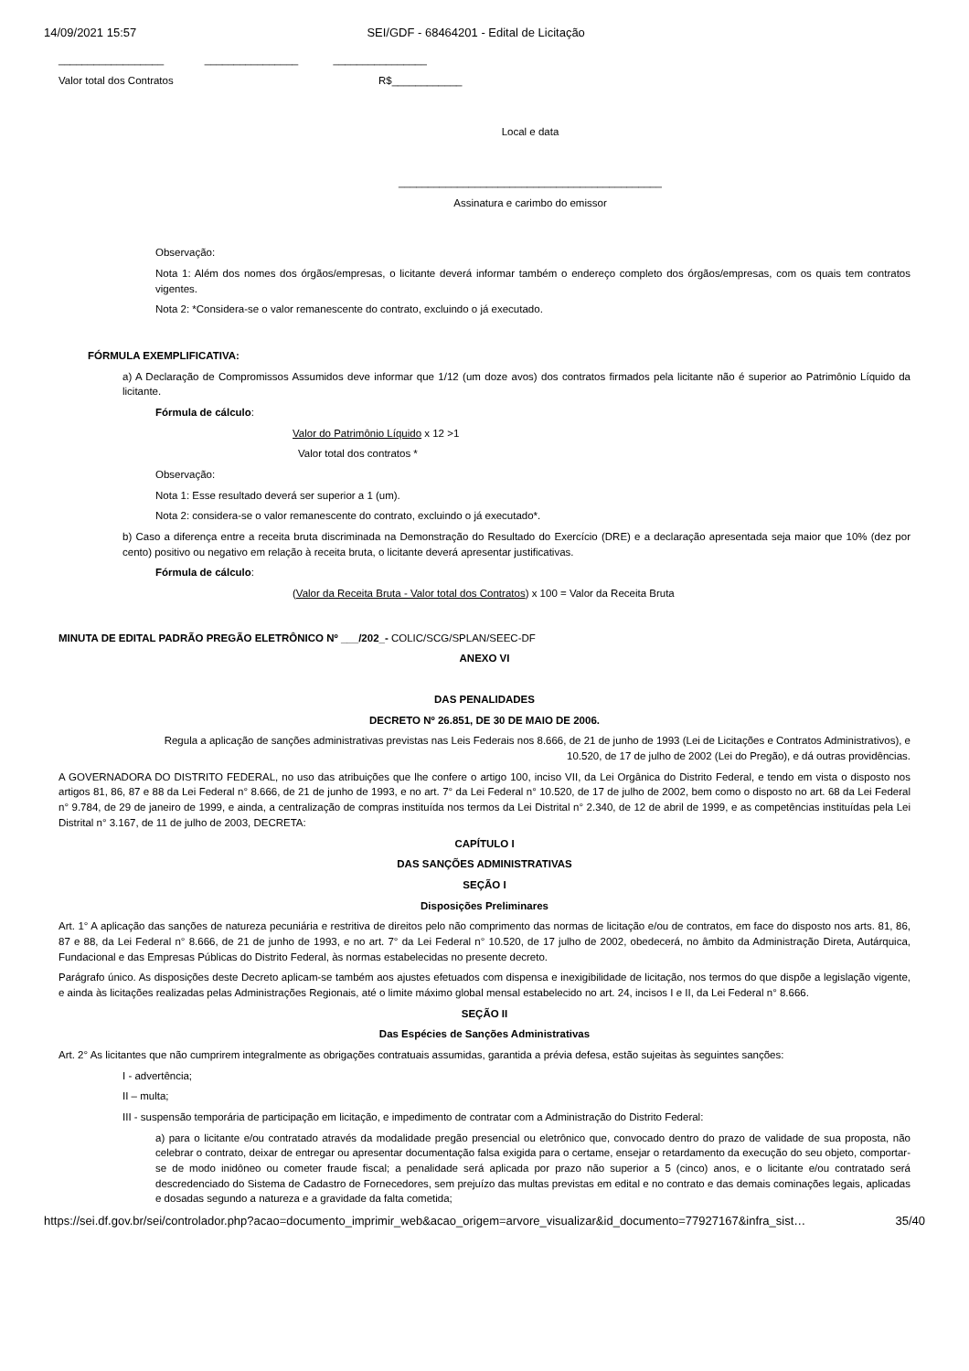14/09/2021 15:57 SEI/GDF - 68464201 - Edital de Licitação
__________________ ________________ ________________
Valor total dos Contratos R$____________
Local e data
_____________________________________________
Assinatura e carimbo do emissor
Observação:
Nota 1: Além dos nomes dos órgãos/empresas, o licitante deverá informar também o endereço completo dos órgãos/empresas, com os quais tem contratos vigentes.
Nota 2: *Considera-se o valor remanescente do contrato, excluindo o já executado.
FÓRMULA EXEMPLIFICATIVA:
a) A Declaração de Compromissos Assumidos deve informar que 1/12 (um doze avos) dos contratos firmados pela licitante não é superior ao Patrimônio Líquido da licitante.
Fórmula de cálculo:
Valor do Patrimônio Líquido x 12 >1
Valor total dos contratos *
Observação:
Nota 1: Esse resultado deverá ser superior a 1 (um).
Nota 2: considera-se o valor remanescente do contrato, excluindo o já executado*.
b) Caso a diferença entre a receita bruta discriminada na Demonstração do Resultado do Exercício (DRE) e a declaração apresentada seja maior que 10% (dez por cento) positivo ou negativo em relação à receita bruta, o licitante deverá apresentar justificativas.
Fórmula de cálculo:
(Valor da Receita Bruta - Valor total dos Contratos) x 100 = Valor da Receita Bruta
MINUTA DE EDITAL PADRÃO PREGÃO ELETRÔNICO Nº ___/202_- COLIC/SCG/SPLAN/SEEC-DF
ANEXO VI
DAS PENALIDADES
DECRETO Nº 26.851, DE 30 DE MAIO DE 2006.
Regula a aplicação de sanções administrativas previstas nas Leis Federais nos 8.666, de 21 de junho de 1993 (Lei de Licitações e Contratos Administrativos), e 10.520, de 17 de julho de 2002 (Lei do Pregão), e dá outras providências.
A GOVERNADORA DO DISTRITO FEDERAL, no uso das atribuições que lhe confere o artigo 100, inciso VII, da Lei Orgânica do Distrito Federal, e tendo em vista o disposto nos artigos 81, 86, 87 e 88 da Lei Federal n° 8.666, de 21 de junho de 1993, e no art. 7° da Lei Federal n° 10.520, de 17 de julho de 2002, bem como o disposto no art. 68 da Lei Federal n° 9.784, de 29 de janeiro de 1999, e ainda, a centralização de compras instituída nos termos da Lei Distrital n° 2.340, de 12 de abril de 1999, e as competências instituídas pela Lei Distrital n° 3.167, de 11 de julho de 2003, DECRETA:
CAPÍTULO I
DAS SANÇÕES ADMINISTRATIVAS
SEÇÃO I
Disposições Preliminares
Art. 1° A aplicação das sanções de natureza pecuniária e restritiva de direitos pelo não comprimento das normas de licitação e/ou de contratos, em face do disposto nos arts. 81, 86, 87 e 88, da Lei Federal n° 8.666, de 21 de junho de 1993, e no art. 7° da Lei Federal n° 10.520, de 17 julho de 2002, obedecerá, no âmbito da Administração Direta, Autárquica, Fundacional e das Empresas Públicas do Distrito Federal, às normas estabelecidas no presente decreto.
Parágrafo único. As disposições deste Decreto aplicam-se também aos ajustes efetuados com dispensa e inexigibilidade de licitação, nos termos do que dispõe a legislação vigente, e ainda às licitações realizadas pelas Administrações Regionais, até o limite máximo global mensal estabelecido no art. 24, incisos I e II, da Lei Federal n° 8.666.
SEÇÃO II
Das Espécies de Sanções Administrativas
Art. 2° As licitantes que não cumprirem integralmente as obrigações contratuais assumidas, garantida a prévia defesa, estão sujeitas às seguintes sanções:
I - advertência;
II – multa;
III - suspensão temporária de participação em licitação, e impedimento de contratar com a Administração do Distrito Federal:
a) para o licitante e/ou contratado através da modalidade pregão presencial ou eletrônico que, convocado dentro do prazo de validade de sua proposta, não celebrar o contrato, deixar de entregar ou apresentar documentação falsa exigida para o certame, ensejar o retardamento da execução do seu objeto, comportar-se de modo inidôneo ou cometer fraude fiscal; a penalidade será aplicada por prazo não superior a 5 (cinco) anos, e o licitante e/ou contratado será descredenciado do Sistema de Cadastro de Fornecedores, sem prejuízo das multas previstas em edital e no contrato e das demais cominações legais, aplicadas e dosadas segundo a natureza e a gravidade da falta cometida;
https://sei.df.gov.br/sei/controlador.php?acao=documento_imprimir_web&acao_origem=arvore_visualizar&id_documento=77927167&infra_sist… 35/40